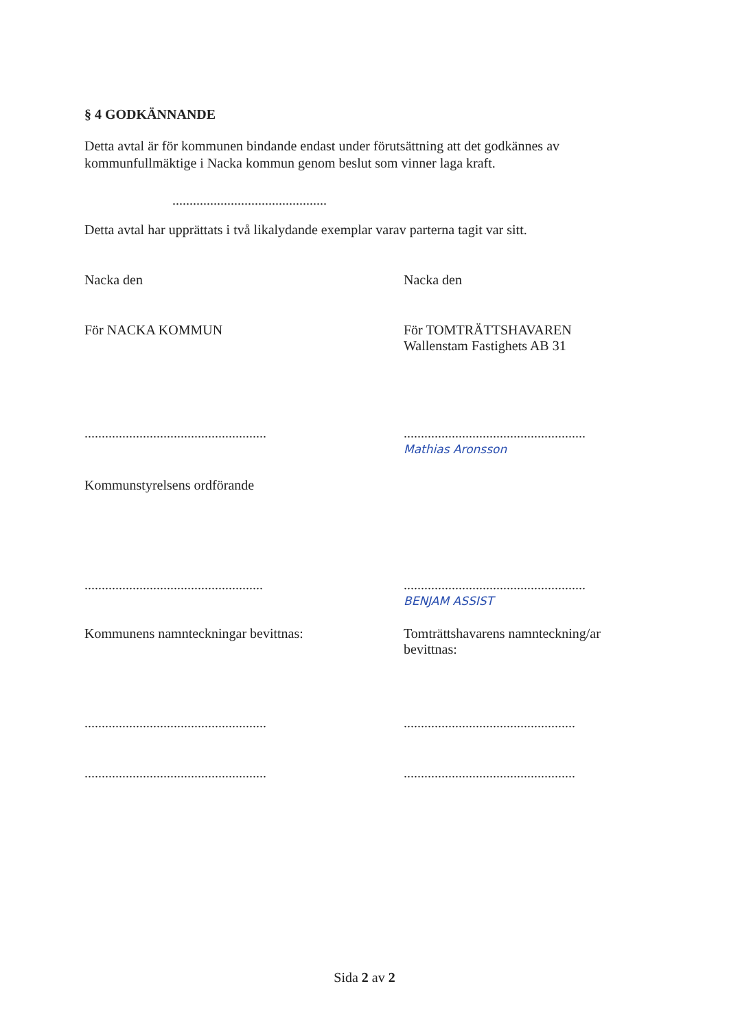§ 4 GODKÄNNANDE
Detta avtal är för kommunen bindande endast under förutsättning att det godkännes av kommunfullmäktige i Nacka kommun genom beslut som vinner laga kraft.
.............................................
Detta avtal har upprättats i två likalydande exemplar varav parterna tagit var sitt.
Nacka den Nacka den
För NACKA KOMMUN För TOMTRÄTTSHAVAREN
Wallenstam Fastighets AB 31
.....................................................
.....................................................
Mathias Aronsson
Kommunstyrelsens ordförande
....................................................
.....................................................
BENJAM ASSIST
Kommunens namnteckningar bevittnas: Tomträttshavarens namnteckning/ar bevittnas:
.....................................................
..................................................
.....................................................
..................................................
Sida 2 av 2